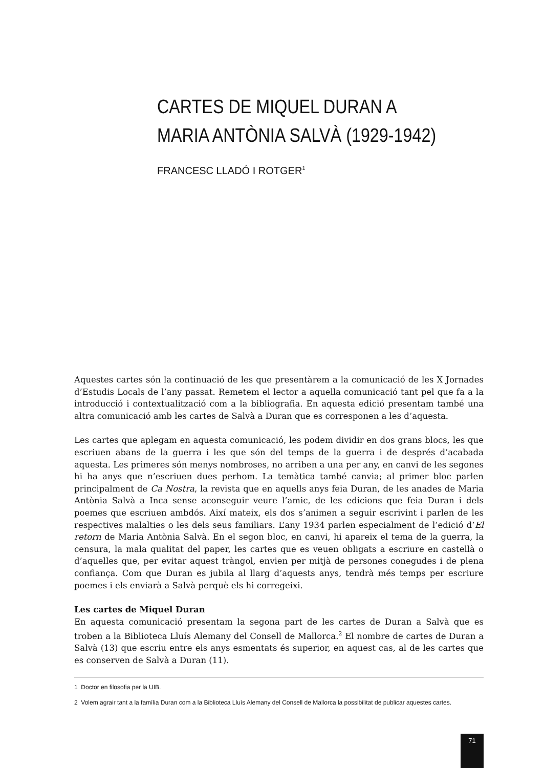CARTES DE MIQUEL DURAN A
MARIA ANTÒNIA SALVÀ (1929-1942)
FRANCESC LLADÓ I ROTGER<sup>1</sup>
Aquestes cartes són la continuació de les que presentàrem a la comunicació de les X Jornades d’Estudis Locals de l’any passat. Remetem el lector a aquella comunicació tant pel que fa a la introducció i contextualització com a la bibliografia. En aquesta edició presentam també una altra comunicació amb les cartes de Salvà a Duran que es corresponen a les d’aquesta.
Les cartes que aplegam en aquesta comunicació, les podem dividir en dos grans blocs, les que escriuen abans de la guerra i les que són del temps de la guerra i de després d’acabada aquesta. Les primeres són menys nombroses, no arriben a una per any, en canvi de les segones hi ha anys que n’escriuen dues perhom. La temàtica també canvia; al primer bloc parlen principalment de Ca Nostra, la revista que en aquells anys feia Duran, de les anades de Maria Antònia Salvà a Inca sense aconseguir veure l’amic, de les edicions que feia Duran i dels poemes que escriuen ambdós. Així mateix, els dos s’animen a seguir escrivint i parlen de les respectives malalties o les dels seus familiars. L’any 1934 parlen especialment de l’edició d’El retorn de Maria Antònia Salvà. En el segon bloc, en canvi, hi apareix el tema de la guerra, la censura, la mala qualitat del paper, les cartes que es veuen obligats a escriure en castellà o d’aquelles que, per evitar aquest tràngol, envien per mitjà de persones conegudes i de plena confiança. Com que Duran es jubila al llarg d’aquests anys, tendrà més temps per escriure poemes i els enviarà a Salvà perquè els hi corregeixi.
Les cartes de Miquel Duran
En aquesta comunicació presentam la segona part de les cartes de Duran a Salvà que es troben a la Biblioteca Lluís Alemany del Consell de Mallorca.<sup>2</sup> El nombre de cartes de Duran a Salvà (13) que escriu entre els anys esmentats és superior, en aquest cas, al de les cartes que es conserven de Salvà a Duran (11).
1 Doctor en filosofia per la UIB.
2 Volem agrair tant a la família Duran com a la Biblioteca Lluís Alemany del Consell de Mallorca la possibilitat de publicar aquestes cartes.
71